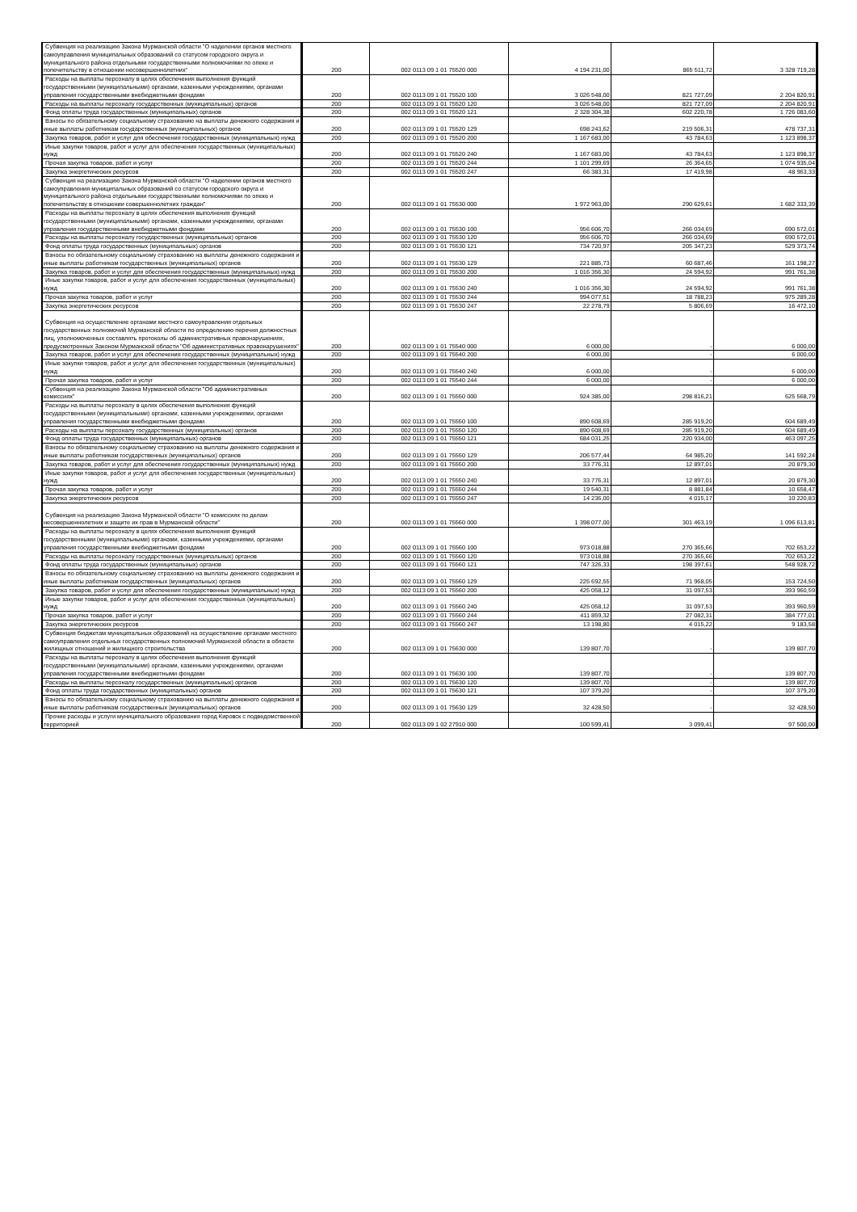| Субвенция на реализацию Закона Мурманской области "О наделении органов местного самоуправления муниципальных образований со статусом городского округа и муниципального района отдельными государственными полномочиями по опеке и попечительству в отношении несовершеннолетних" | 200 | 002 0113 09 1 01 75520 000 | 4 194 231,00 | 865 511,72 | 3 328 719,28 |
| Расходы на выплаты персоналу в целях обеспечения выполнения функций государственными (муниципальными) органами, казенными учреждениями, органами управления государственными внебюджетными фондами | 200 | 002 0113 09 1 01 75520 100 | 3 026 548,00 | 821 727,09 | 2 204 820,91 |
| Расходы на выплаты персоналу государственных (муниципальных) органов | 200 | 002 0113 09 1 01 75520 120 | 3 026 548,00 | 821 727,09 | 2 204 820,91 |
| Фонд оплаты труда государственных (муниципальных) органов | 200 | 002 0113 09 1 01 75520 121 | 2 328 304,38 | 602 220,78 | 1 726 083,60 |
| Взносы по обязательному социальному страхованию на выплаты денежного содержания и иные выплаты работникам государственных (муниципальных) органов | 200 | 002 0113 09 1 01 75520 129 | 698 243,62 | 219 506,31 | 478 737,31 |
| Закупка товаров, работ и услуг для обеспечения государственных (муниципальных) нужд | 200 | 002 0113 09 1 01 75520 200 | 1 167 683,00 | 43 784,63 | 1 123 898,37 |
| Иные закупки товаров, работ и услуг для обеспечения государственных (муниципальных) нужд | 200 | 002 0113 09 1 01 75520 240 | 1 167 683,00 | 43 784,63 | 1 123 898,37 |
| Прочая закупка товаров, работ и услуг | 200 | 002 0113 09 1 01 75520 244 | 1 101 299,69 | 26 364,65 | 1 074 935,04 |
| Закупка энергетических ресурсов | 200 | 002 0113 09 1 01 75520 247 | 66 383,31 | 17 419,98 | 48 963,33 |
| Субвенция на реализацию Закона Мурманской области "О наделении органов местного самоуправления муниципальных образований со статусом городского округа и муниципального района отдельными государственными полномочиями по опеке и попечительству в отношении совершеннолетних граждан" | 200 | 002 0113 09 1 01 75530 000 | 1 972 963,00 | 290 629,61 | 1 682 333,39 |
| Расходы на выплаты персоналу в целях обеспечения выполнения функций государственными (муниципальными) органами, казенными учреждениями, органами управления государственными внебюджетными фондами | 200 | 002 0113 09 1 01 75530 100 | 956 606,70 | 266 034,69 | 690 572,01 |
| Расходы на выплаты персоналу государственных (муниципальных) органов | 200 | 002 0113 09 1 01 75530 120 | 956 606,70 | 266 034,69 | 690 572,01 |
| Фонд оплаты труда государственных (муниципальных) органов | 200 | 002 0113 09 1 01 75530 121 | 734 720,97 | 205 347,23 | 529 373,74 |
| Взносы по обязательному социальному страхованию на выплаты денежного содержания и иные выплаты работникам государственных (муниципальных) органов | 200 | 002 0113 09 1 01 75530 129 | 221 885,73 | 60 687,46 | 161 198,27 |
| Закупка товаров, работ и услуг для обеспечения государственных (муниципальных) нужд | 200 | 002 0113 09 1 01 75530 200 | 1 016 356,30 | 24 594,92 | 991 761,38 |
| Иные закупки товаров, работ и услуг для обеспечения государственных (муниципальных) нужд | 200 | 002 0113 09 1 01 75530 240 | 1 016 356,30 | 24 594,92 | 991 761,38 |
| Прочая закупка товаров, работ и услуг | 200 | 002 0113 09 1 01 75530 244 | 994 077,51 | 18 788,23 | 975 289,28 |
| Закупка энергетических ресурсов | 200 | 002 0113 09 1 01 75530 247 | 22 278,79 | 5 806,69 | 16 472,10 |
| Субвенция на осуществление органами местного самоуправления отдельных государственных полномочий Мурманской области по определению перечня должностных лиц, уполномоченных составлять протоколы об административных правонарушениях, предусмотренных Законом Мурманской области "Об административных правонарушениях" | 200 | 002 0113 09 1 01 75540 000 | 6 000,00 | - | 6 000,00 |
| Закупка товаров, работ и услуг для обеспечения государственных (муниципальных) нужд | 200 | 002 0113 09 1 01 75540 200 | 6 000,00 | - | 6 000,00 |
| Иные закупки товаров, работ и услуг для обеспечения государственных (муниципальных) нужд | 200 | 002 0113 09 1 01 75540 240 | 6 000,00 | - | 6 000,00 |
| Прочая закупка товаров, работ и услуг | 200 | 002 0113 09 1 01 75540 244 | 6 000,00 | - | 6 000,00 |
| Субвенция на реализацию Закона Мурманской области "Об административных комиссиях" | 200 | 002 0113 09 1 01 75550 000 | 924 385,00 | 298 816,21 | 625 568,79 |
| Расходы на выплаты персоналу в целях обеспечения выполнения функций государственными (муниципальными) органами, казенными учреждениями, органами управления государственными внебюджетными фондами | 200 | 002 0113 09 1 01 75550 100 | 890 608,69 | 285 919,20 | 604 689,49 |
| Расходы на выплаты персоналу государственных (муниципальных) органов | 200 | 002 0113 09 1 01 75550 120 | 890 608,69 | 285 919,20 | 604 689,49 |
| Фонд оплаты труда государственных (муниципальных) органов | 200 | 002 0113 09 1 01 75550 121 | 684 031,25 | 220 934,00 | 463 097,25 |
| Взносы по обязательному социальному страхованию на выплаты денежного содержания и иные выплаты работникам государственных (муниципальных) органов | 200 | 002 0113 09 1 01 75550 129 | 206 577,44 | 64 985,20 | 141 592,24 |
| Закупка товаров, работ и услуг для обеспечения государственных (муниципальных) нужд | 200 | 002 0113 09 1 01 75550 200 | 33 776,31 | 12 897,01 | 20 879,30 |
| Иные закупки товаров, работ и услуг для обеспечения государственных (муниципальных) нужд | 200 | 002 0113 09 1 01 75550 240 | 33 776,31 | 12 897,01 | 20 879,30 |
| Прочая закупка товаров, работ и услуг | 200 | 002 0113 09 1 01 75550 244 | 19 540,31 | 8 881,84 | 10 658,47 |
| Закупка энергетических ресурсов | 200 | 002 0113 09 1 01 75550 247 | 14 236,00 | 4 015,17 | 10 220,83 |
| Субвенция на реализацию Закона Мурманской области "О комиссиях по делам несовершеннолетних и защите их прав в Мурманской области" | 200 | 002 0113 09 1 01 75560 000 | 1 398 077,00 | 301 463,19 | 1 096 613,81 |
| Расходы на выплаты персоналу в целях обеспечения выполнения функций государственными (муниципальными) органами, казенными учреждениями, органами управления государственными внебюджетными фондами | 200 | 002 0113 09 1 01 75560 100 | 973 018,88 | 270 365,66 | 702 653,22 |
| Расходы на выплаты персоналу государственных (муниципальных) органов | 200 | 002 0113 09 1 01 75560 120 | 973 018,88 | 270 365,66 | 702 653,22 |
| Фонд оплаты труда государственных (муниципальных) органов | 200 | 002 0113 09 1 01 75560 121 | 747 326,33 | 198 397,61 | 548 928,72 |
| Взносы по обязательному социальному страхованию на выплаты денежного содержания и иные выплаты работникам государственных (муниципальных) органов | 200 | 002 0113 09 1 01 75560 129 | 225 692,55 | 71 968,05 | 153 724,50 |
| Закупка товаров, работ и услуг для обеспечения государственных (муниципальных) нужд | 200 | 002 0113 09 1 01 75560 200 | 425 058,12 | 31 097,53 | 393 960,59 |
| Иные закупки товаров, работ и услуг для обеспечения государственных (муниципальных) нужд | 200 | 002 0113 09 1 01 75560 240 | 425 058,12 | 31 097,53 | 393 960,59 |
| Прочая закупка товаров, работ и услуг | 200 | 002 0113 09 1 01 75560 244 | 411 859,32 | 27 082,31 | 384 777,01 |
| Закупка энергетических ресурсов | 200 | 002 0113 09 1 01 75560 247 | 13 198,80 | 4 015,22 | 9 183,58 |
| Субвенция бюджетам муниципальных образований на осуществление органами местного самоуправления отдельных государственных полномочий Мурманской области в области жилищных отношений и жилищного строительства | 200 | 002 0113 09 1 01 75630 000 | 139 807,70 | - | 139 807,70 |
| Расходы на выплаты персоналу в целях обеспечения выполнения функций государственными (муниципальными) органами, казенными учреждениями, органами управления государственными внебюджетными фондами | 200 | 002 0113 09 1 01 75630 100 | 139 807,70 | - | 139 807,70 |
| Расходы на выплаты персоналу государственных (муниципальных) органов | 200 | 002 0113 09 1 01 75630 120 | 139 807,70 | - | 139 807,70 |
| Фонд оплаты труда государственных (муниципальных) органов | 200 | 002 0113 09 1 01 75630 121 | 107 379,20 | - | 107 379,20 |
| Взносы по обязательному социальному страхованию на выплаты денежного содержания и иные выплаты работникам государственных (муниципальных) органов | 200 | 002 0113 09 1 01 75630 129 | 32 428,50 | - | 32 428,50 |
| Прочие расходы и услуги муниципального образования город Кировск с подведомственной территорией | 200 | 002 0113 09 1 02 27910 000 | 100 599,41 | 3 099,41 | 97 500,00 |